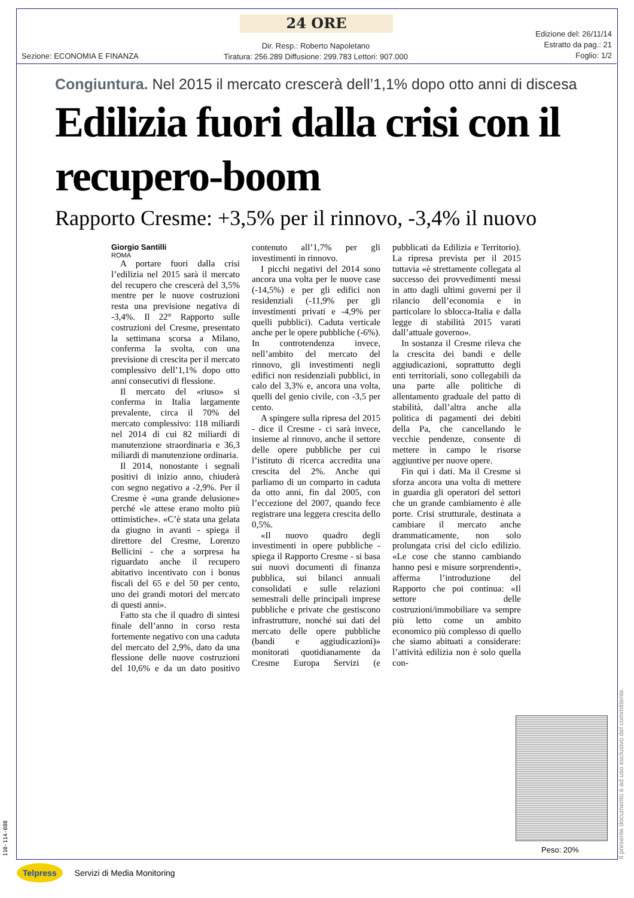24 ORE
Sezione: ECONOMIA E FINANZA
Dir. Resp.: Roberto Napoletano
Tiratura: 256.289 Diffusione: 299.783 Lettori: 907.000
Edizione del: 26/11/14
Estratto da pag.: 21
Foglio: 1/2
Congiuntura. Nel 2015 il mercato crescerà dell’1,1% dopo otto anni di discesa
Edilizia fuori dalla crisi con il recupero-boom
Rapporto Cresme: +3,5% per il rinnovo, -3,4% il nuovo
Giorgio Santilli
ROMA
A portare fuori dalla crisi l’edilizia nel 2015 sarà il mercato del recupero che crescerà del 3,5% mentre per le nuove costruzioni resta una previsione negativa di -3,4%. Il 22° Rapporto sulle costruzioni del Cresme, presentato la settimana scorsa a Milano, conferma la svolta, con una previsione di crescita per il mercato complessivo dell’1,1% dopo otto anni consecutivi di flessione.
Il mercato del «riuso» si conferma in Italia largamente prevalente, circa il 70% del mercato complessivo: 118 miliardi nel 2014 di cui 82 miliardi di manutenzione straordinaria e 36,3 miliardi di manutenzione ordinaria.
Il 2014, nonostante i segnali positivi di inizio anno, chiuderà con segno negativo a -2,9%. Per il Cresme è «una grande delusione» perché «le attese erano molto più ottimistiche». «C’è stata una gelata da giugno in avanti - spiega il direttore del Cresme, Lorenzo Bellicini - che a sorpresa ha riguardato anche il recupero abitativo incentivato con i bonus fiscali del 65 e del 50 per cento, uno dei grandi motori del mercato di questi anni».
Fatto sta che il quadro di sintesi finale dell’anno in corso resta fortemente negativo con una caduta del mercato del 2,9%, dato da una flessione delle nuove costruzioni del 10,6% e da un dato positivo contenuto all’1,7% per gli investimenti in rinnovo.
I picchi negativi del 2014 sono ancora una volta per le nuove case (-14,5%) e per gli edifici non residenziali (-11,9% per gli investimenti privati e -4,9% per quelli pubblici). Caduta verticale anche per le opere pubbliche (-6%). In controtendenza invece, nell’ambito del mercato del rinnovo, gli investimenti negli edifici non residenziali pubblici, in calo del 3,3% e, ancora una volta, quelli del genio civile, con -3,5 per cento.
A spingere sulla ripresa del 2015 - dice il Cresme - ci sarà invece, insieme al rinnovo, anche il settore delle opere pubbliche per cui l’istituto di ricerca accredita una crescita del 2%. Anche qui parliamo di un comparto in caduta da otto anni, fin dal 2005, con l’eccezione del 2007, quando fece registrare una leggera crescita dello 0,5%.
«Il nuovo quadro degli investimenti in opere pubbliche - spiega il Rapporto Cresme - si basa sui nuovi documenti di finanza pubblica, sui bilanci annuali consolidati e sulle relazioni semestrali delle principali imprese pubbliche e private che gestiscono infrastrutture, nonché sui dati del mercato delle opere pubbliche (bandi e aggiudicazioni)» monitorati quotidianamente da Cresme Europa Servizi (e pubblicati da Edilizia e Territorio). La ripresa prevista per il 2015 tuttavia «è strettamente collegata al successo dei provvedimenti messi in atto dagli ultimi governi per il rilancio dell’economia e in particolare lo sblocca-Italia e dalla legge di stabilità 2015 varati dall’attuale governo».
In sostanza il Cresme rileva che la crescita dei bandi e delle aggiudicazioni, soprattutto degli enti territoriali, sono collegabili da una parte alle politiche di allentamento graduale del patto di stabilità, dall’altra anche alla politica di pagamenti dei debiti della Pa, che cancellando le vecchie pendenze, consente di mettere in campo le risorse aggiuntive per nuove opere.
Fin qui i dati. Ma il Cresme si sforza ancora una volta di mettere in guardia gli operatori del settori che un grande cambiamento è alle porte. Crisi strutturale, destinata a cambiare il mercato anche drammaticamente, non solo prolungata crisi del ciclo edilizio. «Le cose che stanno cambiando hanno pesi e misure sorprendenti», afferma l’introduzione del Rapporto che poi continua: «Il settore delle costruzioni/immobiliare va sempre più letto come un ambito economico più complesso di quello che siamo abituati a considerare: l’attività edilizia non è solo quella con-
Peso: 20%
Il presente documento è ad uso esclusivo del committente.
110-114-080
Telpress Servizi di Media Monitoring